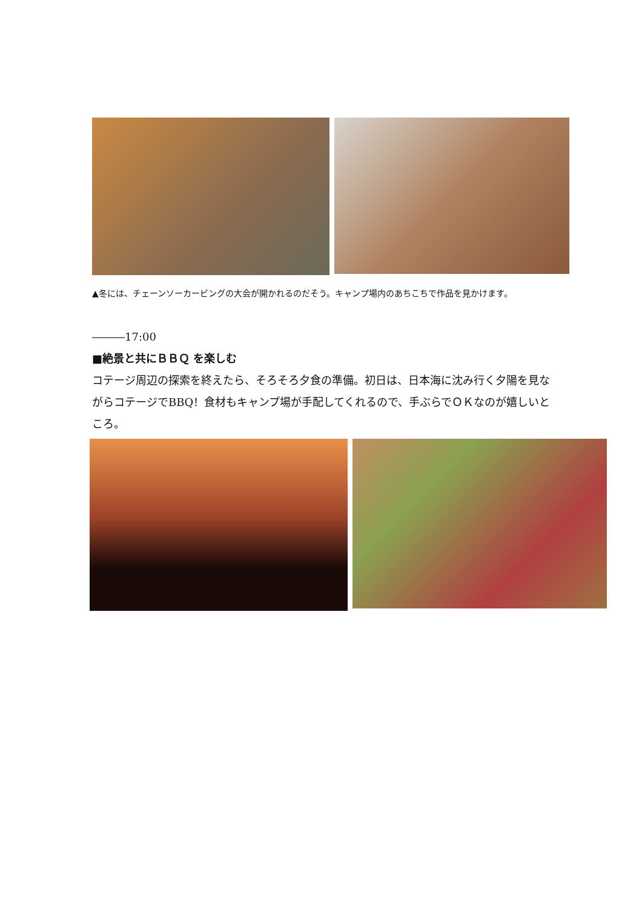▲冬には、チェーンソーカービングの大会が開かれるのだそう。キャンプ場内のあちこちで作品を見かけます。
―――17:00
■絶景と共にＢＢＱ を楽しむ
コテージ周辺の探索を終えたら、そろそろ夕食の準備。初日は、日本海に沈み行く夕陽を見ながらコテージでBBQ！食材もキャンプ場が手配してくれるので、手ぶらでＯＫなのが嬉しいところ。